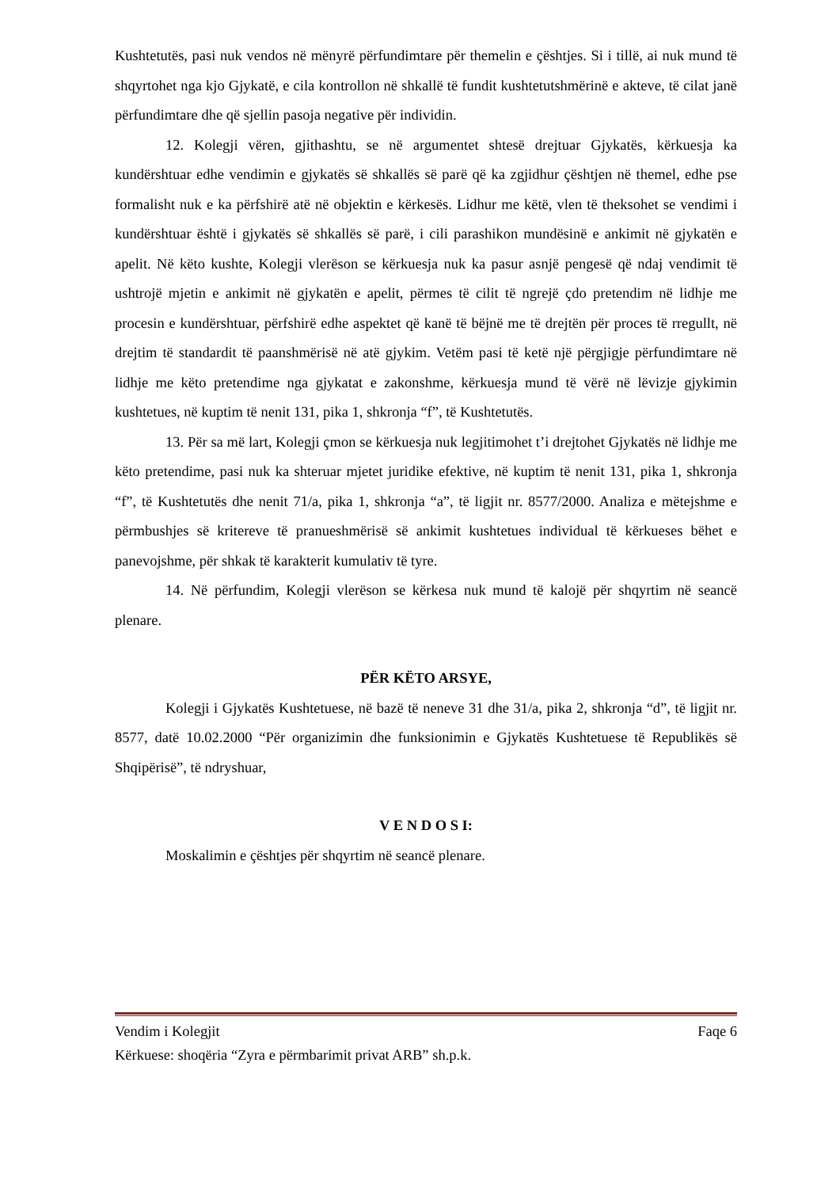Kushtetutës, pasi nuk vendos në mënyrë përfundimtare për themelin e çështjes. Si i tillë, ai nuk mund të shqyrtohet nga kjo Gjykatë, e cila kontrollon në shkallë të fundit kushtetutshmërinë e akteve, të cilat janë përfundimtare dhe që sjellin pasoja negative për individin.
12. Kolegji vëren, gjithashtu, se në argumentet shtesë drejtuar Gjykatës, kërkuesja ka kundërshtuar edhe vendimin e gjykatës së shkallës së parë që ka zgjidhur çështjen në themel, edhe pse formalisht nuk e ka përfshirë atë në objektin e kërkesës. Lidhur me këtë, vlen të theksohet se vendimi i kundërshtuar është i gjykatës së shkallës së parë, i cili parashikon mundësinë e ankimit në gjykatën e apelit. Në këto kushte, Kolegji vlerëson se kërkuesja nuk ka pasur asnjë pengesë që ndaj vendimit të ushtrojë mjetin e ankimit në gjykatën e apelit, përmes të cilit të ngrejë çdo pretendim në lidhje me procesin e kundërshtuar, përfshirë edhe aspektet që kanë të bëjnë me të drejtën për proces të rregullt, në drejtim të standardit të paanshmërisë në atë gjykim. Vetëm pasi të ketë një përgjigje përfundimtare në lidhje me këto pretendime nga gjykatat e zakonshme, kërkuesja mund të vërë në lëvizje gjykimin kushtetues, në kuptim të nenit 131, pika 1, shkronja “f”, të Kushtetutës.
13. Për sa më lart, Kolegji çmon se kërkuesja nuk legjitimohet t’i drejtohet Gjykatës në lidhje me këto pretendime, pasi nuk ka shteruar mjetet juridike efektive, në kuptim të nenit 131, pika 1, shkronja “f”, të Kushtetutës dhe nenit 71/a, pika 1, shkronja “a”, të ligjit nr. 8577/2000. Analiza e mëtejshme e përmbushjes së kritereve të pranueshmërisë së ankimit kushtetues individual të kërkueses bëhet e panevojshme, për shkak të karakterit kumulativ të tyre.
14. Në përfundim, Kolegji vlerëson se kërkesa nuk mund të kalojë për shqyrtim në seancë plenare.
PËR KËTO ARSYE,
Kolegji i Gjykatës Kushtetuese, në bazë të neneve 31 dhe 31/a, pika 2, shkronja “d”, të ligjit nr. 8577, datë 10.02.2000 “Për organizimin dhe funksionimin e Gjykatës Kushtetuese të Republikës së Shqipërisë”, të ndryshuar,
V E N D O S I:
Moskalimin e çështjes për shqyrtim në seancë plenare.
Vendim i Kolegjit Faqe 6
Kërkuese: shoqëria “Zyra e përmbarimit privat ARB” sh.p.k.